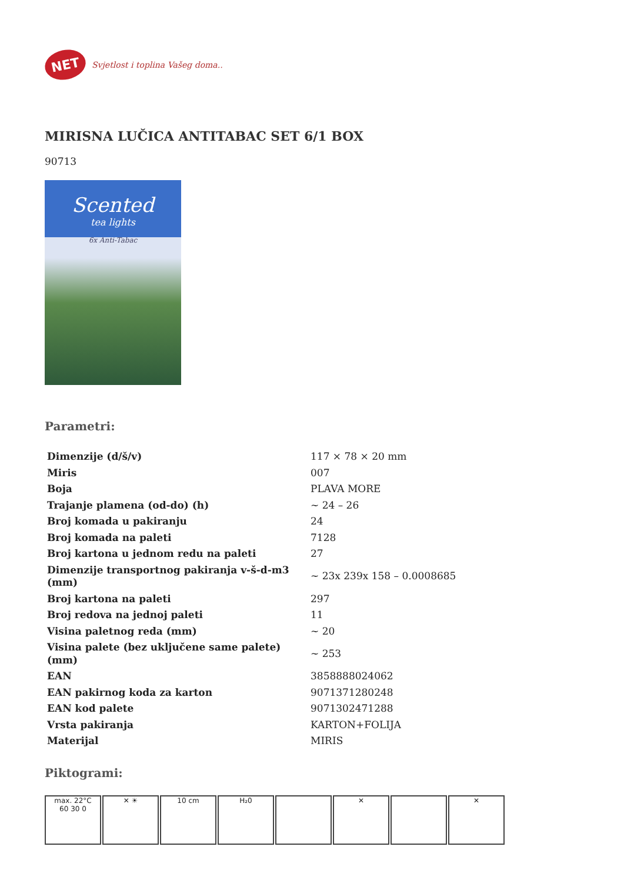NET
Svjetlost i toplina Vašeg doma..
MIRISNA LUČICA ANTITABAC SET 6/1 BOX
90713
Scented
tea lights
6x Anti-Tabac
Parametri:
| Dimenzije (d/š/v) | 117 × 78 × 20 mm |
| Miris | 007 |
| Boja | PLAVA MORE |
| Trajanje plamena (od-do) (h) | ~ 24 – 26 |
| Broj komada u pakiranju | 24 |
| Broj komada na paleti | 7128 |
| Broj kartona u jednom redu na paleti | 27 |
| Dimenzije transportnog pakiranja v-š-d-m3 (mm) | ~ 23x 239x 158 – 0.0008685 |
| Broj kartona na paleti | 297 |
| Broj redova na jednoj paleti | 11 |
| Visina paletnog reda (mm) | ~ 20 |
| Visina palete (bez uključene same palete) (mm) | ~ 253 |
| EAN | 3858888024062 |
| EAN pakirnog koda za karton | 9071371280248 |
| EAN kod palete | 9071302471288 |
| Vrsta pakiranja | KARTON+FOLIJA |
| Materijal | MIRIS |
Piktogrami:
max. 22°C
60 30 0
✕ ☀ 10 cm H₂0 ✕ ✕